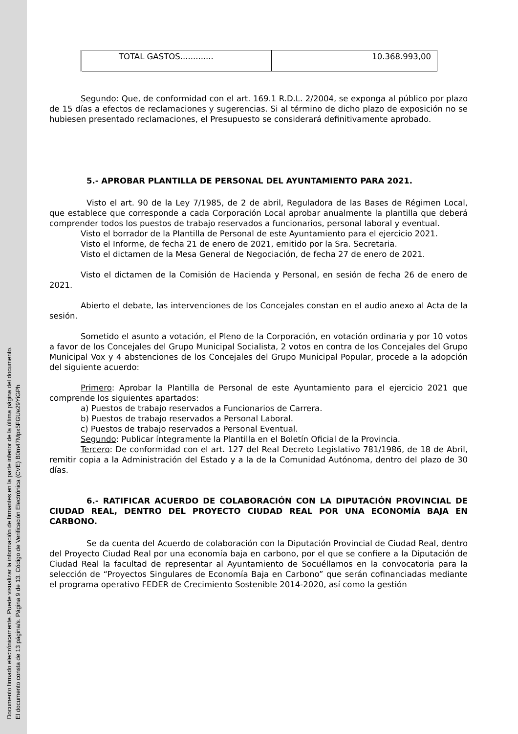Documento firmado electrónicamente. Puede visualizar la información de firmantes en la parte inferior de la última página del documento.
El documento consta de 13 página/s. Página 9 de 13. Código de Verificación Electrónica (CVE) B0m47Mpx5FGUe29YiGPh
| TOTAL GASTOS............. | 10.368.993,00 |
Segundo: Que, de conformidad con el art. 169.1 R.D.L. 2/2004, se exponga al público por plazo de 15 días a efectos de reclamaciones y sugerencias. Si al término de dicho plazo de exposición no se hubiesen presentado reclamaciones, el Presupuesto se considerará definitivamente aprobado.
5.- APROBAR PLANTILLA DE PERSONAL DEL AYUNTAMIENTO PARA 2021.
Visto el art. 90 de la Ley 7/1985, de 2 de abril, Reguladora de las Bases de Régimen Local, que establece que corresponde a cada Corporación Local aprobar anualmente la plantilla que deberá comprender todos los puestos de trabajo reservados a funcionarios, personal laboral y eventual.
Visto el borrador de la Plantilla de Personal de este Ayuntamiento para el ejercicio 2021.
Visto el Informe, de fecha 21 de enero de 2021, emitido por la Sra. Secretaria.
Visto el dictamen de la Mesa General de Negociación, de fecha 27 de enero de 2021.
Visto el dictamen de la Comisión de Hacienda y Personal, en sesión de fecha 26 de enero de 2021.
Abierto el debate, las intervenciones de los Concejales constan en el audio anexo al Acta de la sesión.
Sometido el asunto a votación, el Pleno de la Corporación, en votación ordinaria y por 10 votos a favor de los Concejales del Grupo Municipal Socialista, 2 votos en contra de los Concejales del Grupo Municipal Vox y 4 abstenciones de los Concejales del Grupo Municipal Popular, procede a la adopción del siguiente acuerdo:
Primero: Aprobar la Plantilla de Personal de este Ayuntamiento para el ejercicio 2021 que comprende los siguientes apartados:
a) Puestos de trabajo reservados a Funcionarios de Carrera.
b) Puestos de trabajo reservados a Personal Laboral.
c) Puestos de trabajo reservados a Personal Eventual.
Segundo: Publicar íntegramente la Plantilla en el Boletín Oficial de la Provincia.
Tercero: De conformidad con el art. 127 del Real Decreto Legislativo 781/1986, de 18 de Abril, remitir copia a la Administración del Estado y a la de la Comunidad Autónoma, dentro del plazo de 30 días.
6.- RATIFICAR ACUERDO DE COLABORACIÓN CON LA DIPUTACIÓN PROVINCIAL DE CIUDAD REAL, DENTRO DEL PROYECTO CIUDAD REAL POR UNA ECONOMÍA BAJA EN CARBONO.
Se da cuenta del Acuerdo de colaboración con la Diputación Provincial de Ciudad Real, dentro del Proyecto Ciudad Real por una economía baja en carbono, por el que se confiere a la Diputación de Ciudad Real la facultad de representar al Ayuntamiento de Socuéllamos en la convocatoria para la selección de “Proyectos Singulares de Economía Baja en Carbono” que serán cofinanciadas mediante el programa operativo FEDER de Crecimiento Sostenible 2014-2020, así como la gestión